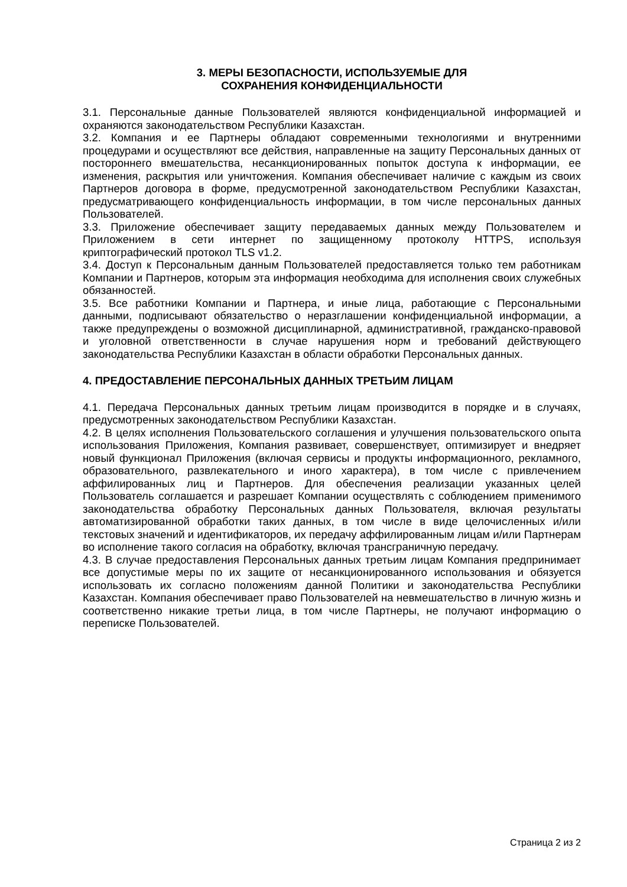3. МЕРЫ БЕЗОПАСНОСТИ, ИСПОЛЬЗУЕМЫЕ ДЛЯ
СОХРАНЕНИЯ КОНФИДЕНЦИАЛЬНОСТИ
3.1. Персональные данные Пользователей являются конфиденциальной информацией и охраняются законодательством Республики Казахстан.
3.2. Компания и ее Партнеры обладают современными технологиями и внутренними процедурами и осуществляют все действия, направленные на защиту Персональных данных от постороннего вмешательства, несанкционированных попыток доступа к информации, ее изменения, раскрытия или уничтожения. Компания обеспечивает наличие с каждым из своих Партнеров договора в форме, предусмотренной законодательством Республики Казахстан, предусматривающего конфиденциальность информации, в том числе персональных данных Пользователей.
3.3. Приложение обеспечивает защиту передаваемых данных между Пользователем и Приложением в сети интернет по защищенному протоколу HTTPS, используя криптографический протокол TLS v1.2.
3.4. Доступ к Персональным данным Пользователей предоставляется только тем работникам Компании и Партнеров, которым эта информация необходима для исполнения своих служебных обязанностей.
3.5. Все работники Компании и Партнера, и иные лица, работающие с Персональными данными, подписывают обязательство о неразглашении конфиденциальной информации, а также предупреждены о возможной дисциплинарной, административной, гражданско-правовой и уголовной ответственности в случае нарушения норм и требований действующего законодательства Республики Казахстан в области обработки Персональных данных.
4. ПРЕДОСТАВЛЕНИЕ ПЕРСОНАЛЬНЫХ ДАННЫХ ТРЕТЬИМ ЛИЦАМ
4.1. Передача Персональных данных третьим лицам производится в порядке и в случаях, предусмотренных законодательством Республики Казахстан.
4.2. В целях исполнения Пользовательского соглашения и улучшения пользовательского опыта использования Приложения, Компания развивает, совершенствует, оптимизирует и внедряет новый функционал Приложения (включая сервисы и продукты информационного, рекламного, образовательного, развлекательного и иного характера), в том числе с привлечением аффилированных лиц и Партнеров. Для обеспечения реализации указанных целей Пользователь соглашается и разрешает Компании осуществлять с соблюдением применимого законодательства обработку Персональных данных Пользователя, включая результаты автоматизированной обработки таких данных, в том числе в виде целочисленных и/или текстовых значений и идентификаторов, их передачу аффилированным лицам и/или Партнерам во исполнение такого согласия на обработку, включая трансграничную передачу.
4.3. В случае предоставления Персональных данных третьим лицам Компания предпринимает все допустимые меры по их защите от несанкционированного использования и обязуется использовать их согласно положениям данной Политики и законодательства Республики Казахстан. Компания обеспечивает право Пользователей на невмешательство в личную жизнь и соответственно никакие третьи лица, в том числе Партнеры, не получают информацию о переписке Пользователей.
Страница 2 из 2